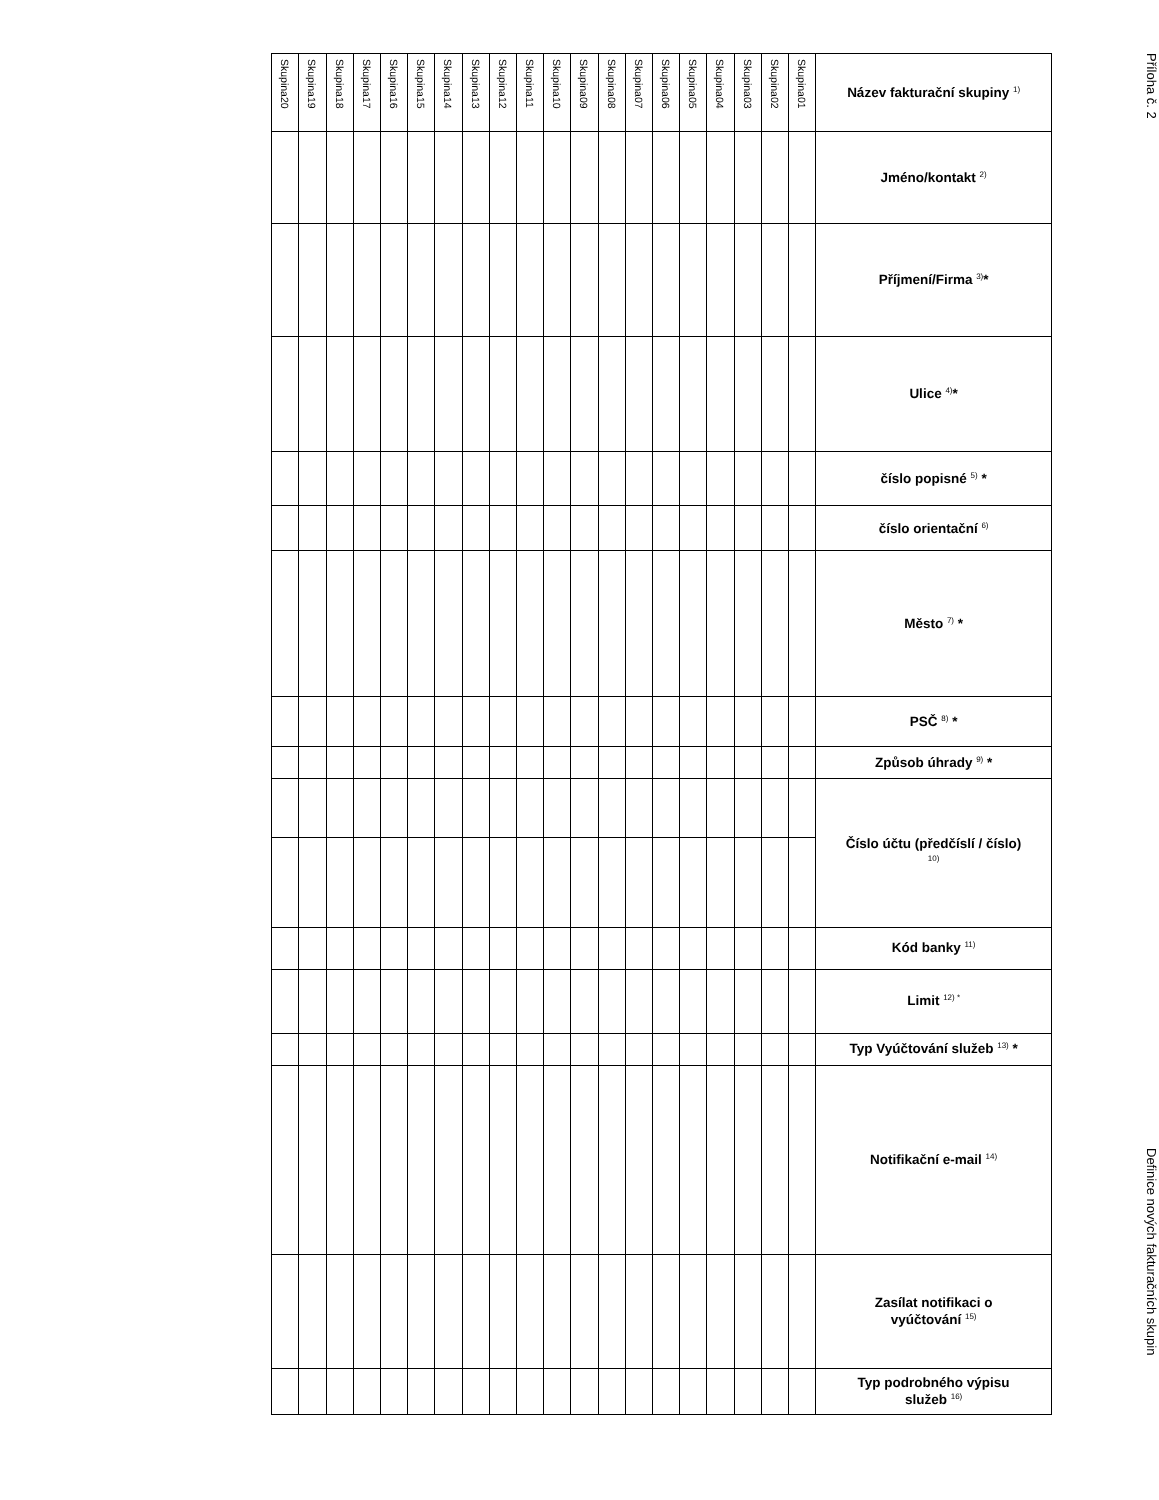| Název fakturační skupiny <sup>1)</sup> | Skupina01 | Skupina02 | Skupina03 | Skupina04 | Skupina05 | Skupina06 | Skupina07 | Skupina08 | Skupina09 | Skupina10 | Skupina11 | Skupina12 | Skupina13 | Skupina14 | Skupina15 | Skupina16 | Skupina17 | Skupina18 | Skupina19 | Skupina20 |
| Jméno/kontakt <sup>2)</sup> | | | | | | | | | | | | | | | | | | | | |
| Příjmení/Firma <sup>3)</sup>* | | | | | | | | | | | | | | | | | | | | |
| Ulice <sup>4)</sup>* | | | | | | | | | | | | | | | | | | | | |
| číslo popisné <sup>5)</sup> * | | | | | | | | | | | | | | | | | | | | |
| číslo orientační <sup>6)</sup> | | | | | | | | | | | | | | | | | | | | |
| Město <sup>7)</sup> * | | | | | | | | | | | | | | | | | | | | |
| PSČ <sup>8)</sup> * | | | | | | | | | | | | | | | | | | | | |
| Způsob úhrady <sup>9)</sup> * | | | | | | | | | | | | | | | | | | | | |
| Číslo účtu (předčíslí / číslo) <sup>10)</sup> | | | | | | | | | | | | | | | | | | | | |
| Kód banky <sup>11)</sup> | | | | | | | | | | | | | | | | | | | | |
| Limit <sup>12) *</sup> | | | | | | | | | | | | | | | | | | | | |
| Typ Vyúčtování služeb <sup>13)</sup> * | | | | | | | | | | | | | | | | | | | | |
| Notifikační e-mail <sup>14)</sup> | | | | | | | | | | | | | | | | | | | | |
| Zasílat notifikaci o vyúčtování <sup>15)</sup> | | | | | | | | | | | | | | | | | | | | |
| Typ podrobného výpisu služeb <sup>16)</sup> | | | | | | | | | | | | | | | | | | | | |
Příloha č. 2
Definice nových fakturačních skupin